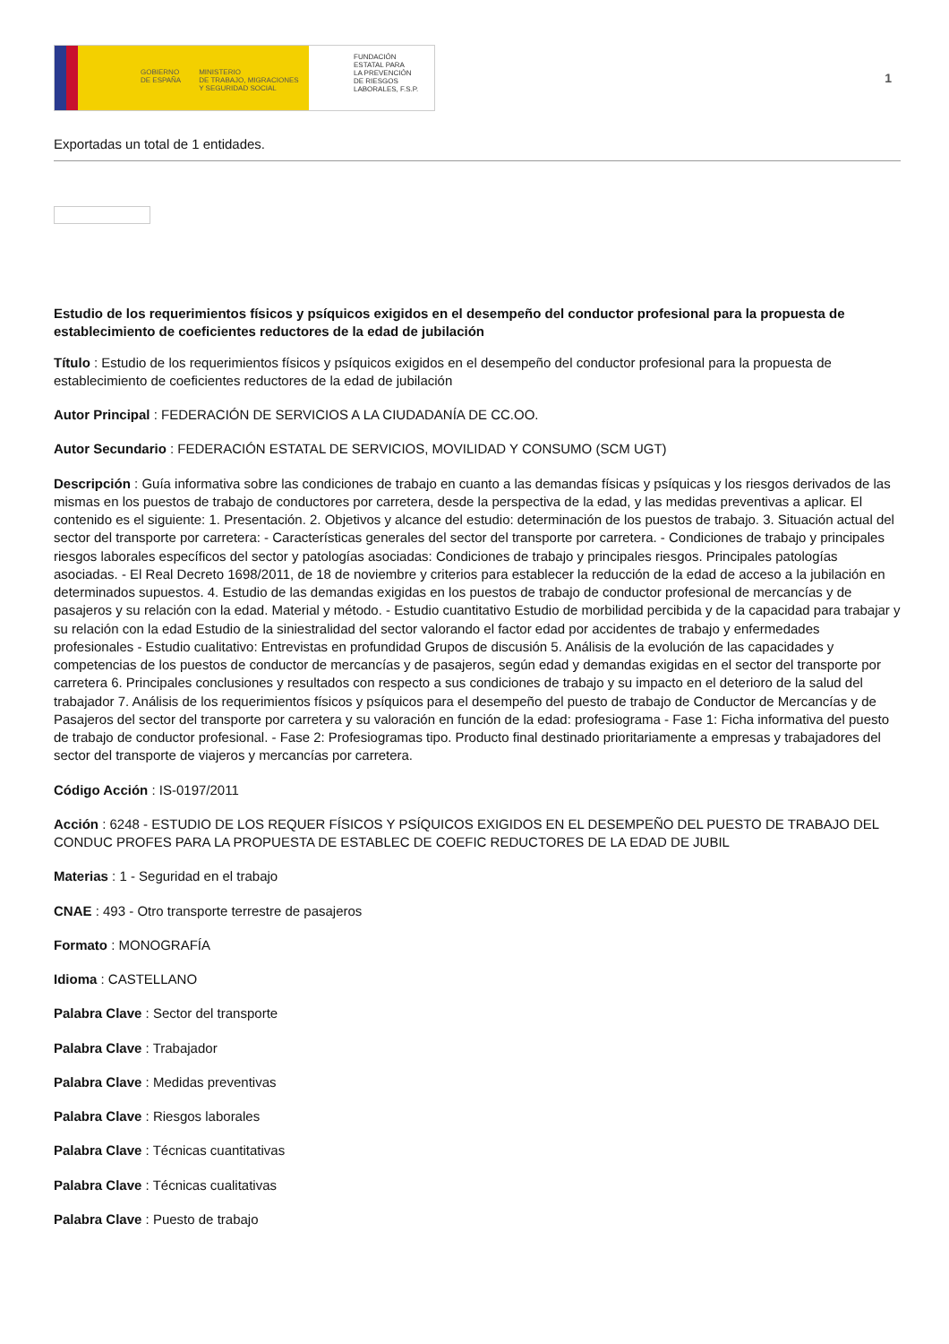GOBIERNO
DE ESPAÑA MINISTERIO
DE TRABAJO, MIGRACIONES
Y SEGURIDAD SOCIAL
FUNDACIÓN
ESTATAL PARA
LA PREVENCIÓN
DE RIESGOS
LABORALES, F.S.P.
1
Exportadas un total de 1 entidades.
Estudio de los requerimientos físicos y psíquicos exigidos en el desempeño del conductor profesional para la propuesta de establecimiento de coeficientes reductores de la edad de jubilación
Título : Estudio de los requerimientos físicos y psíquicos exigidos en el desempeño del conductor profesional para la propuesta de establecimiento de coeficientes reductores de la edad de jubilación
Autor Principal : FEDERACIÓN DE SERVICIOS A LA CIUDADANÍA DE CC.OO.
Autor Secundario : FEDERACIÓN ESTATAL DE SERVICIOS, MOVILIDAD Y CONSUMO (SCM UGT)
Descripción : Guía informativa sobre las condiciones de trabajo en cuanto a las demandas físicas y psíquicas y los riesgos derivados de las mismas en los puestos de trabajo de conductores por carretera, desde la perspectiva de la edad, y las medidas preventivas a aplicar. El contenido es el siguiente: 1. Presentación. 2. Objetivos y alcance del estudio: determinación de los puestos de trabajo. 3. Situación actual del sector del transporte por carretera: - Características generales del sector del transporte por carretera. - Condiciones de trabajo y principales riesgos laborales específicos del sector y patologías asociadas: Condiciones de trabajo y principales riesgos. Principales patologías asociadas. - El Real Decreto 1698/2011, de 18 de noviembre y criterios para establecer la reducción de la edad de acceso a la jubilación en determinados supuestos. 4. Estudio de las demandas exigidas en los puestos de trabajo de conductor profesional de mercancías y de pasajeros y su relación con la edad. Material y método. - Estudio cuantitativo Estudio de morbilidad percibida y de la capacidad para trabajar y su relación con la edad Estudio de la siniestralidad del sector valorando el factor edad por accidentes de trabajo y enfermedades profesionales - Estudio cualitativo: Entrevistas en profundidad Grupos de discusión 5. Análisis de la evolución de las capacidades y competencias de los puestos de conductor de mercancías y de pasajeros, según edad y demandas exigidas en el sector del transporte por carretera 6. Principales conclusiones y resultados con respecto a sus condiciones de trabajo y su impacto en el deterioro de la salud del trabajador 7. Análisis de los requerimientos físicos y psíquicos para el desempeño del puesto de trabajo de Conductor de Mercancías y de Pasajeros del sector del transporte por carretera y su valoración en función de la edad: profesiograma - Fase 1: Ficha informativa del puesto de trabajo de conductor profesional. - Fase 2: Profesiogramas tipo. Producto final destinado prioritariamente a empresas y trabajadores del sector del transporte de viajeros y mercancías por carretera.
Código Acción : IS-0197/2011
Acción : 6248 - ESTUDIO DE LOS REQUER FÍSICOS Y PSÍQUICOS EXIGIDOS EN EL DESEMPEÑO DEL PUESTO DE TRABAJO DEL CONDUC PROFES PARA LA PROPUESTA DE ESTABLEC DE COEFIC REDUCTORES DE LA EDAD DE JUBIL
Materias : 1 - Seguridad en el trabajo
CNAE : 493 - Otro transporte terrestre de pasajeros
Formato : MONOGRAFÍA
Idioma : CASTELLANO
Palabra Clave : Sector del transporte
Palabra Clave : Trabajador
Palabra Clave : Medidas preventivas
Palabra Clave : Riesgos laborales
Palabra Clave : Técnicas cuantitativas
Palabra Clave : Técnicas cualitativas
Palabra Clave : Puesto de trabajo